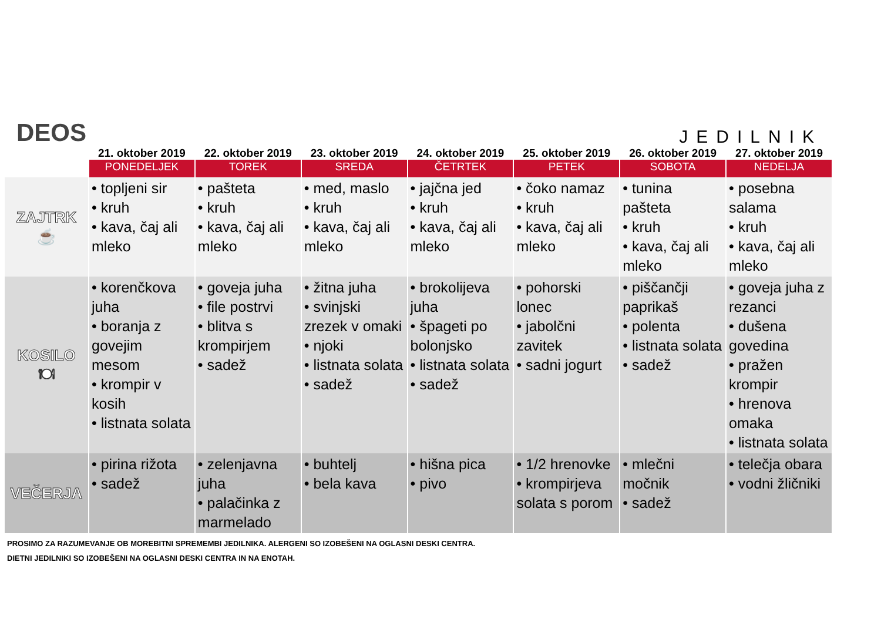DEOS
JEDILNIK
| | 21. oktober 2019 | 22. oktober 2019 | 23. oktober 2019 | 24. oktober 2019 | 25. oktober 2019 | 26. oktober 2019 | 27. oktober 2019 |
| --- | --- | --- | --- | --- | --- | --- | --- |
| | PONEDELJEK | TOREK | SREDA | ČETRTEK | PETEK | SOBOTA | NEDELJA |
| ZAJTRK ☕ | • topljeni sir • kruh • kava, čaj ali mleko | • pašteta • kruh • kava, čaj ali mleko | • med, maslo • kruh • kava, čaj ali mleko | • jajčna jed • kruh • kava, čaj ali mleko | • čoko namaz • kruh • kava, čaj ali mleko | • tunina pašteta • kruh • kava, čaj ali mleko | • posebna salama • kruh • kava, čaj ali mleko |
| KOSILO 🍽 | • korenčkova juha • boranja z govejim mesom • krompir v kosih • listnata solata | • goveja juha • file postrvi • blitva s krompirjem • sadež | • žitna juha • svinjski zrezek v omaki • njoki • listnata solata • sadež | • brokolijeva juha • špageti po bolonjsko • listnata solata • sadež | • pohorski lonec • jabolčni zavitek • sadni jogurt | • piščančji paprikaš • polenta • listnata solata • sadež | • goveja juha z rezanci • dušena govedina • pražen krompir • hrenova omaka • listnata solata |
| VEČERJA | • pirina rižota • sadež | • zelenjavna juha • palačinka z marmelado | • buhtelj • bela kava | • hišna pica • pivo | • 1/2 hrenovke • krompirjeva solata s porom | • mlečni močnik • sadež | • telečja obara • vodni žličniki |
PROSIMO ZA RAZUMEVANJE OB MOREBITNI SPREMEMBI JEDILNIKA. ALERGENI SO IZOBEŠENI NA OGLASNI DESKI CENTRA.
DIETNI JEDILNIKI SO IZOBEŠENI NA OGLASNI DESKI CENTRA IN NA ENOTAH.